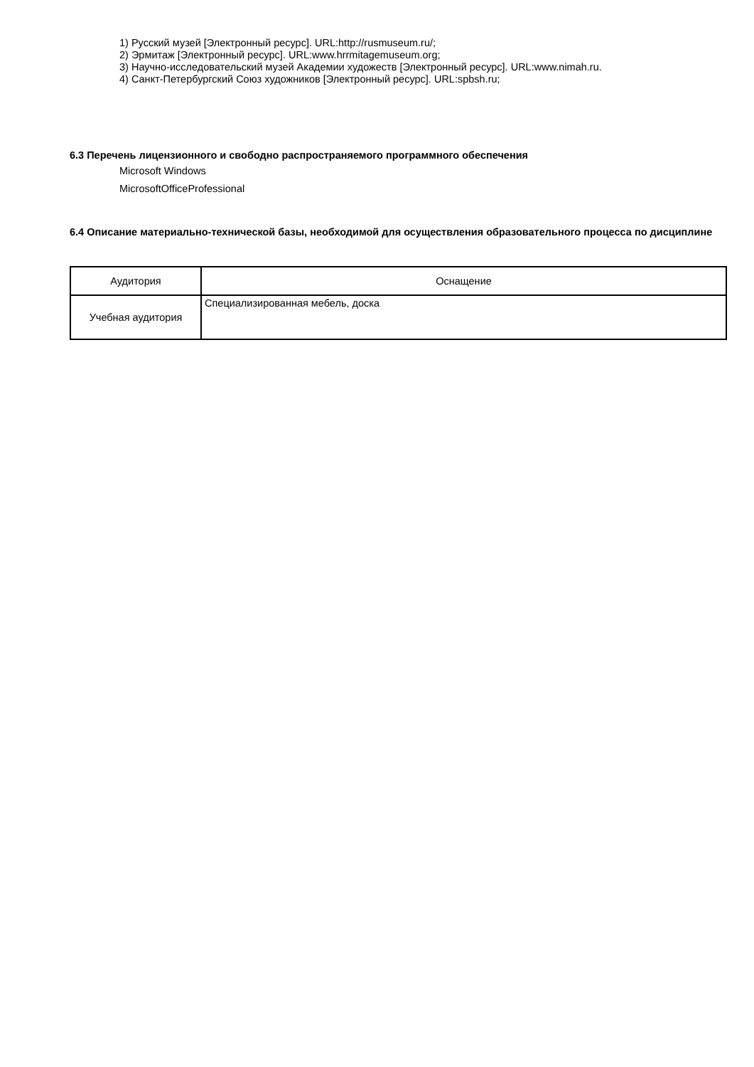1) Русский музей [Электронный ресурс]. URL:http://rusmuseum.ru/;
2) Эрмитаж [Электронный ресурс]. URL:www.hrrmitagemuseum.org;
3) Научно-исследовательский музей Академии художеств [Электронный ресурс]. URL:www.nimah.ru.
4) Санкт-Петербургский Союз художников [Электронный ресурс]. URL:spbsh.ru;
6.3 Перечень лицензионного и свободно распространяемого программного обеспечения
Microsoft Windows
MicrosoftOfficeProfessional
6.4 Описание материально-технической базы, необходимой для осуществления образовательного процесса по дисциплине
| Аудитория | Оснащение |
| Учебная аудитория | Специализированная мебель, доска |